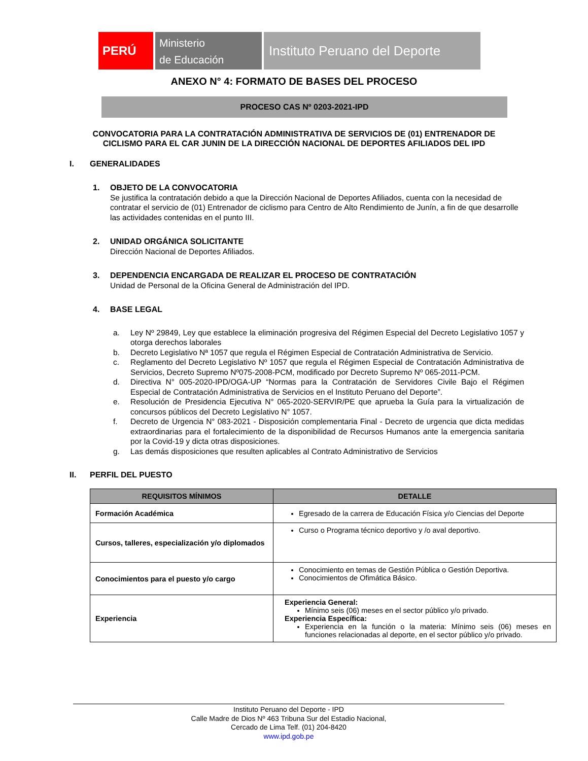PERÚ
Ministerio
de Educación
Instituto Peruano del Deporte
ANEXO N° 4: FORMATO DE BASES DEL PROCESO
PROCESO CAS Nº 0203-2021-IPD
CONVOCATORIA PARA LA CONTRATACIÓN ADMINISTRATIVA DE SERVICIOS DE (01) ENTRENADOR DE CICLISMO PARA EL CAR JUNIN DE LA DIRECCIÓN NACIONAL DE DEPORTES AFILIADOS DEL IPD
I. GENERALIDADES
1. OBJETO DE LA CONVOCATORIA
Se justifica la contratación debido a que la Dirección Nacional de Deportes Afiliados, cuenta con la necesidad de contratar el servicio de (01) Entrenador de ciclismo para Centro de Alto Rendimiento de Junín, a fin de que desarrolle las actividades contenidas en el punto III.
2. UNIDAD ORGÁNICA SOLICITANTE
Dirección Nacional de Deportes Afiliados.
3. DEPENDENCIA ENCARGADA DE REALIZAR EL PROCESO DE CONTRATACIÓN
Unidad de Personal de la Oficina General de Administración del IPD.
4. BASE LEGAL
a. Ley Nº 29849, Ley que establece la eliminación progresiva del Régimen Especial del Decreto Legislativo 1057 y otorga derechos laborales
b. Decreto Legislativo Nª 1057 que regula el Régimen Especial de Contratación Administrativa de Servicio.
c. Reglamento del Decreto Legislativo Nº 1057 que regula el Régimen Especial de Contratación Administrativa de Servicios, Decreto Supremo Nº075-2008-PCM, modificado por Decreto Supremo Nº 065-2011-PCM.
d. Directiva N° 005-2020-IPD/OGA-UP “Normas para la Contratación de Servidores Civile Bajo el Régimen Especial de Contratación Administrativa de Servicios en el Instituto Peruano del Deporte”.
e. Resolución de Presidencia Ejecutiva N° 065-2020-SERVIR/PE que aprueba la Guía para la virtualización de concursos públicos del Decreto Legislativo N° 1057.
f. Decreto de Urgencia N° 083-2021 - Disposición complementaria Final - Decreto de urgencia que dicta medidas extraordinarias para el fortalecimiento de la disponibilidad de Recursos Humanos ante la emergencia sanitaria por la Covid-19 y dicta otras disposiciones.
g. Las demás disposiciones que resulten aplicables al Contrato Administrativo de Servicios
II. PERFIL DEL PUESTO
| REQUISITOS MÍNIMOS | DETALLE |
| --- | --- |
| Formación Académica | Egresado de la carrera de Educación Física y/o Ciencias del Deporte |
| Cursos, talleres, especialización y/o diplomados | Curso o Programa técnico deportivo y /o aval deportivo. |
| Conocimientos para el puesto y/o cargo | Conocimiento en temas de Gestión Pública o Gestión Deportiva. Conocimientos de Ofimática Básico. |
| Experiencia | Experiencia General: Mínimo seis (06) meses en el sector público y/o privado. Experiencia Específica: Experiencia en la función o la materia: Mínimo seis (06) meses en funciones relacionadas al deporte, en el sector público y/o privado. |
Instituto Peruano del Deporte - IPD
Calle Madre de Dios Nº 463 Tribuna Sur del Estadio Nacional,
Cercado de Lima Telf. (01) 204-8420
www.ipd.gob.pe